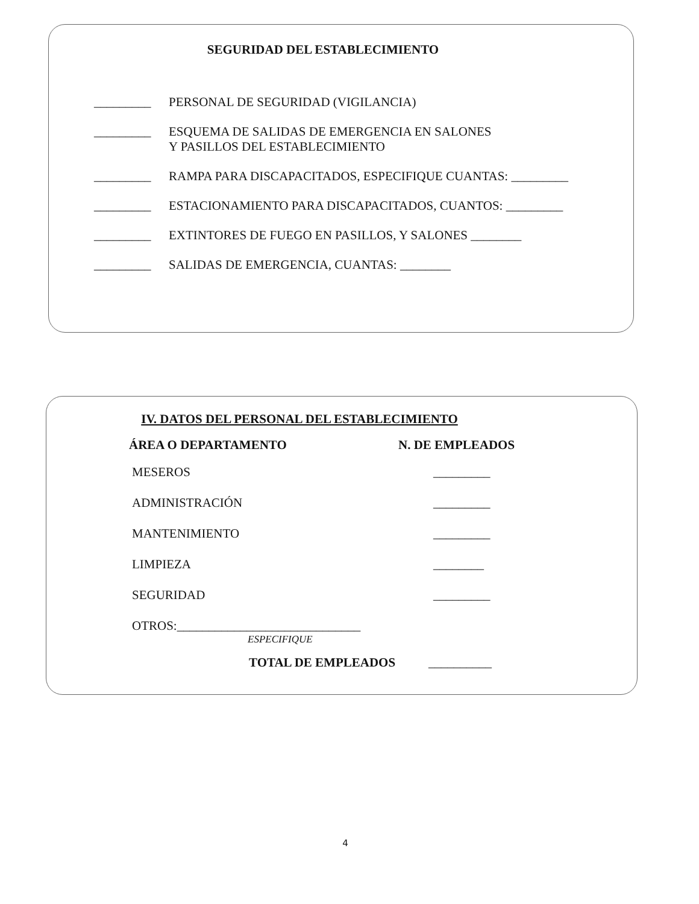SEGURIDAD DEL ESTABLECIMIENTO
_________ PERSONAL DE SEGURIDAD (VIGILANCIA)
_________ ESQUEMA DE SALIDAS DE EMERGENCIA EN SALONES
Y PASILLOS DEL ESTABLECIMIENTO
_________ RAMPA PARA DISCAPACITADOS, ESPECIFIQUE CUANTAS: _________
_________ ESTACIONAMIENTO PARA DISCAPACITADOS, CUANTOS: _________
_________ EXTINTORES DE FUEGO EN PASILLOS, Y SALONES ________
_________ SALIDAS DE EMERGENCIA, CUANTAS: ________
IV. DATOS DEL PERSONAL DEL ESTABLECIMIENTO
ÁREA O DEPARTAMENTO N. DE EMPLEADOS
MESEROS _________
ADMINISTRACIÓN _________
MANTENIMIENTO _________
LIMPIEZA ________
SEGURIDAD _________
OTROS:_____________________________
ESPECIFIQUE
TOTAL DE EMPLEADOS __________
4